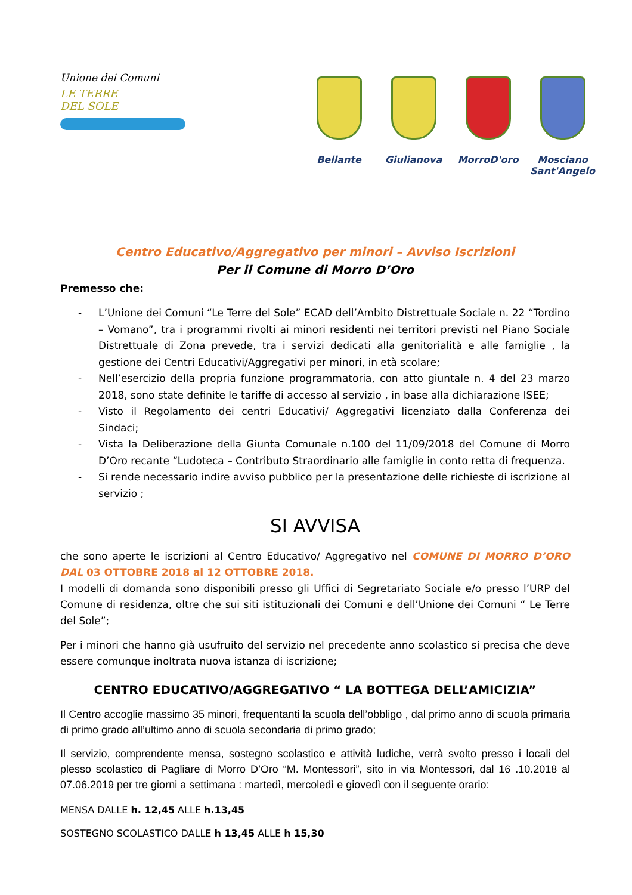Unione dei Comuni
LE TERRE
DEL SOLE
Bellante Giulianova MorroD'oro Mosciano Sant'Angelo
Centro Educativo/Aggregativo per minori – Avviso Iscrizioni
Per il Comune di Morro D’Oro
Premesso che:
- L’Unione dei Comuni “Le Terre del Sole” ECAD dell’Ambito Distrettuale Sociale n. 22 “Tordino – Vomano”, tra i programmi rivolti ai minori residenti nei territori previsti nel Piano Sociale Distrettuale di Zona prevede, tra i servizi dedicati alla genitorialità e alle famiglie , la gestione dei Centri Educativi/Aggregativi per minori, in età scolare;
- Nell’esercizio della propria funzione programmatoria, con atto giuntale n. 4 del 23 marzo 2018, sono state definite le tariffe di accesso al servizio , in base alla dichiarazione ISEE;
- Visto il Regolamento dei centri Educativi/ Aggregativi licenziato dalla Conferenza dei Sindaci;
- Vista la Deliberazione della Giunta Comunale n.100 del 11/09/2018 del Comune di Morro D’Oro recante “Ludoteca – Contributo Straordinario alle famiglie in conto retta di frequenza.
- Si rende necessario indire avviso pubblico per la presentazione delle richieste di iscrizione al servizio ;
SI AVVISA
che sono aperte le iscrizioni al Centro Educativo/ Aggregativo nel COMUNE DI MORRO D’ORO DAL 03 OTTOBRE 2018 al 12 OTTOBRE 2018.
I modelli di domanda sono disponibili presso gli Uffici di Segretariato Sociale e/o presso l’URP del Comune di residenza, oltre che sui siti istituzionali dei Comuni e dell’Unione dei Comuni “ Le Terre del Sole”;
Per i minori che hanno già usufruito del servizio nel precedente anno scolastico si precisa che deve essere comunque inoltrata nuova istanza di iscrizione;
CENTRO EDUCATIVO/AGGREGATIVO “ LA BOTTEGA DELL’AMICIZIA”
Il Centro accoglie massimo 35 minori, frequentanti la scuola dell’obbligo , dal primo anno di scuola primaria di primo grado all’ultimo anno di scuola secondaria di primo grado;
Il servizio, comprendente mensa, sostegno scolastico e attività ludiche, verrà svolto presso i locali del plesso scolastico di Pagliare di Morro D’Oro “M. Montessori”, sito in via Montessori, dal 16 .10.2018 al 07.06.2019 per tre giorni a settimana : martedì, mercoledì e giovedì con il seguente orario:
MENSA DALLE h. 12,45 ALLE h.13,45
SOSTEGNO SCOLASTICO DALLE h 13,45 ALLE h 15,30